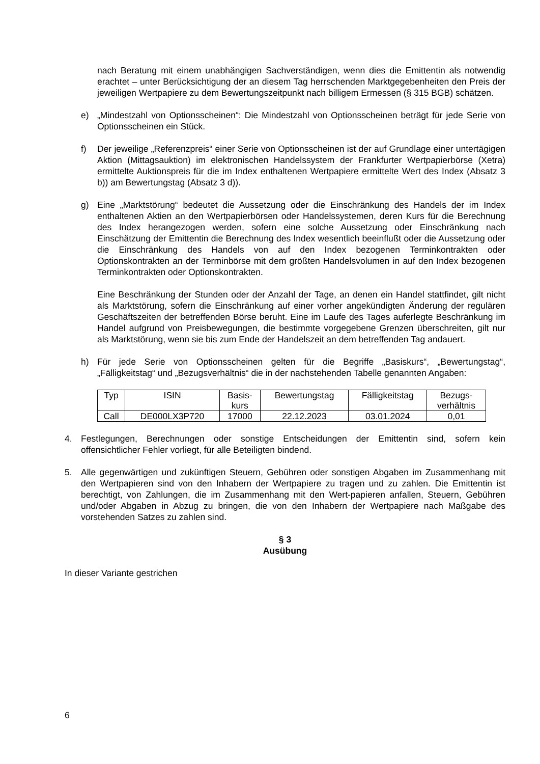nach Beratung mit einem unabhängigen Sachverständigen, wenn dies die Emittentin als notwendig erachtet – unter Berücksichtigung der an diesem Tag herrschenden Marktgegebenheiten den Preis der jeweiligen Wertpapiere zu dem Bewertungszeitpunkt nach billigem Ermessen (§ 315 BGB) schätzen.
e) „Mindestzahl von Optionsscheinen“: Die Mindestzahl von Optionsscheinen beträgt für jede Serie von Optionsscheinen ein Stück.
f) Der jeweilige „Referenzpreis“ einer Serie von Optionsscheinen ist der auf Grundlage einer untertägigen Aktion (Mittagsauktion) im elektronischen Handelssystem der Frankfurter Wertpapierbörse (Xetra) ermittelte Auktionspreis für die im Index enthaltenen Wertpapiere ermittelte Wert des Index (Absatz 3 b)) am Bewertungstag (Absatz 3 d)).
g) Eine „Marktstörung“ bedeutet die Aussetzung oder die Einschränkung des Handels der im Index enthaltenen Aktien an den Wertpapierbörsen oder Handelssystemen, deren Kurs für die Berechnung des Index herangezogen werden, sofern eine solche Aussetzung oder Einschränkung nach Einschätzung der Emittentin die Berechnung des Index wesentlich beeinflußt oder die Aussetzung oder die Einschränkung des Handels von auf den Index bezogenen Terminkontrakten oder Optionskontrakten an der Terminbörse mit dem größten Handelsvolumen in auf den Index bezogenen Terminkontrakten oder Optionskontrakten.
Eine Beschränkung der Stunden oder der Anzahl der Tage, an denen ein Handel stattfindet, gilt nicht als Marktstörung, sofern die Einschränkung auf einer vorher angekündigten Änderung der regulären Geschäftszeiten der betreffenden Börse beruht. Eine im Laufe des Tages auferlegte Beschränkung im Handel aufgrund von Preisbewegungen, die bestimmte vorgegebene Grenzen überschreiten, gilt nur als Marktstörung, wenn sie bis zum Ende der Handelszeit an dem betreffenden Tag andauert.
h) Für jede Serie von Optionsscheinen gelten für die Begriffe „Basiskurs“, „Bewertungstag“, „Fälligkeitstag“ und „Bezugsverhältnis“ die in der nachstehenden Tabelle genannten Angaben:
| Typ | ISIN | Basis- kurs | Bewertungstag | Fälligkeitstag | Bezugs- verhältnis |
| Call | DE000LX3P720 | 17000 | 22.12.2023 | 03.01.2024 | 0,01 |
4. Festlegungen, Berechnungen oder sonstige Entscheidungen der Emittentin sind, sofern kein offensichtlicher Fehler vorliegt, für alle Beteiligten bindend.
5. Alle gegenwärtigen und zukünftigen Steuern, Gebühren oder sonstigen Abgaben im Zusammenhang mit den Wertpapieren sind von den Inhabern der Wertpapiere zu tragen und zu zahlen. Die Emittentin ist berechtigt, von Zahlungen, die im Zusammenhang mit den Wert-papieren anfallen, Steuern, Gebühren und/oder Abgaben in Abzug zu bringen, die von den Inhabern der Wertpapiere nach Maßgabe des vorstehenden Satzes zu zahlen sind.
§ 3
Ausübung
In dieser Variante gestrichen
6